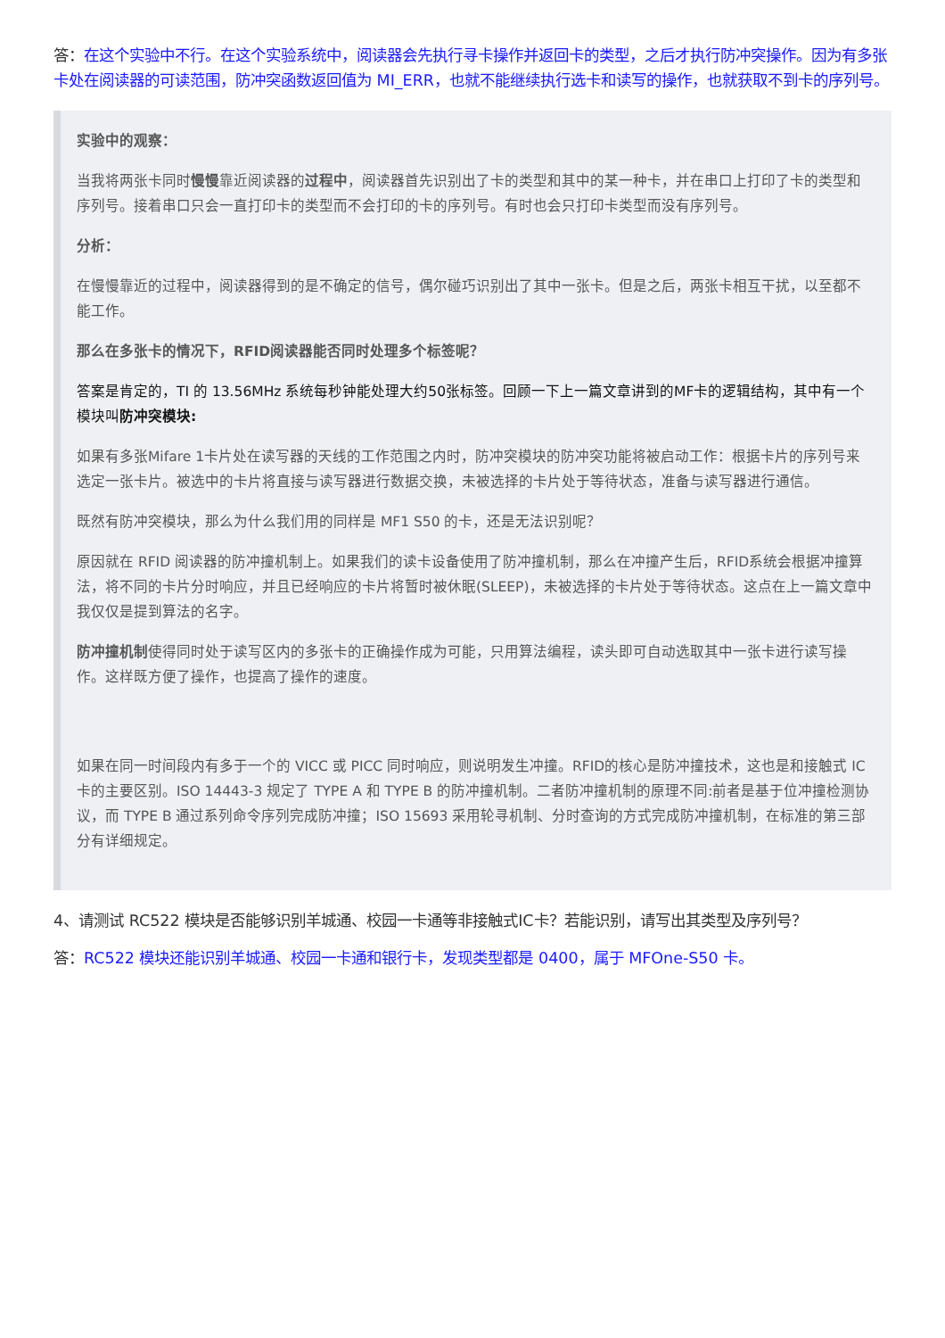答：在这个实验中不行。在这个实验系统中，阅读器会先执行寻卡操作并返回卡的类型，之后才执行防冲突操作。因为有多张卡处在阅读器的可读范围，防冲突函数返回值为 MI_ERR，也就不能继续执行选卡和读写的操作，也就获取不到卡的序列号。
实验中的观察：
当我将两张卡同时慢慢靠近阅读器的过程中，阅读器首先识别出了卡的类型和其中的某一种卡，并在串口上打印了卡的类型和序列号。接着串口只会一直打印卡的类型而不会打印的卡的序列号。有时也会只打印卡类型而没有序列号。
分析：
在慢慢靠近的过程中，阅读器得到的是不确定的信号，偶尔碰巧识别出了其中一张卡。但是之后，两张卡相互干扰，以至都不能工作。
那么在多张卡的情况下，RFID阅读器能否同时处理多个标签呢？
答案是肯定的，TI 的 13.56MHz 系统每秒钟能处理大约50张标签。回顾一下上一篇文章讲到的MF卡的逻辑结构，其中有一个模块叫防冲突模块:
如果有多张Mifare 1卡片处在读写器的天线的工作范围之内时，防冲突模块的防冲突功能将被启动工作：根据卡片的序列号来选定一张卡片。被选中的卡片将直接与读写器进行数据交换，未被选择的卡片处于等待状态，准备与读写器进行通信。
既然有防冲突模块，那么为什么我们用的同样是 MF1 S50 的卡，还是无法识别呢？
原因就在 RFID 阅读器的防冲撞机制上。如果我们的读卡设备使用了防冲撞机制，那么在冲撞产生后，RFID系统会根据冲撞算法，将不同的卡片分时响应，并且已经响应的卡片将暂时被休眠(SLEEP)，未被选择的卡片处于等待状态。这点在上一篇文章中我仅仅是提到算法的名字。
防冲撞机制使得同时处于读写区内的多张卡的正确操作成为可能，只用算法编程，读头即可自动选取其中一张卡进行读写操作。这样既方便了操作，也提高了操作的速度。
如果在同一时间段内有多于一个的 VICC 或 PICC 同时响应，则说明发生冲撞。RFID的核心是防冲撞技术，这也是和接触式 IC 卡的主要区别。ISO 14443-3 规定了 TYPE A 和 TYPE B 的防冲撞机制。二者防冲撞机制的原理不同:前者是基于位冲撞检测协议，而 TYPE B 通过系列命令序列完成防冲撞；ISO 15693 采用轮寻机制、分时查询的方式完成防冲撞机制，在标准的第三部分有详细规定。
4、请测试 RC522 模块是否能够识别羊城通、校园一卡通等非接触式IC卡？若能识别，请写出其类型及序列号？
答：RC522 模块还能识别羊城通、校园一卡通和银行卡，发现类型都是 0400，属于 MFOne-S50 卡。